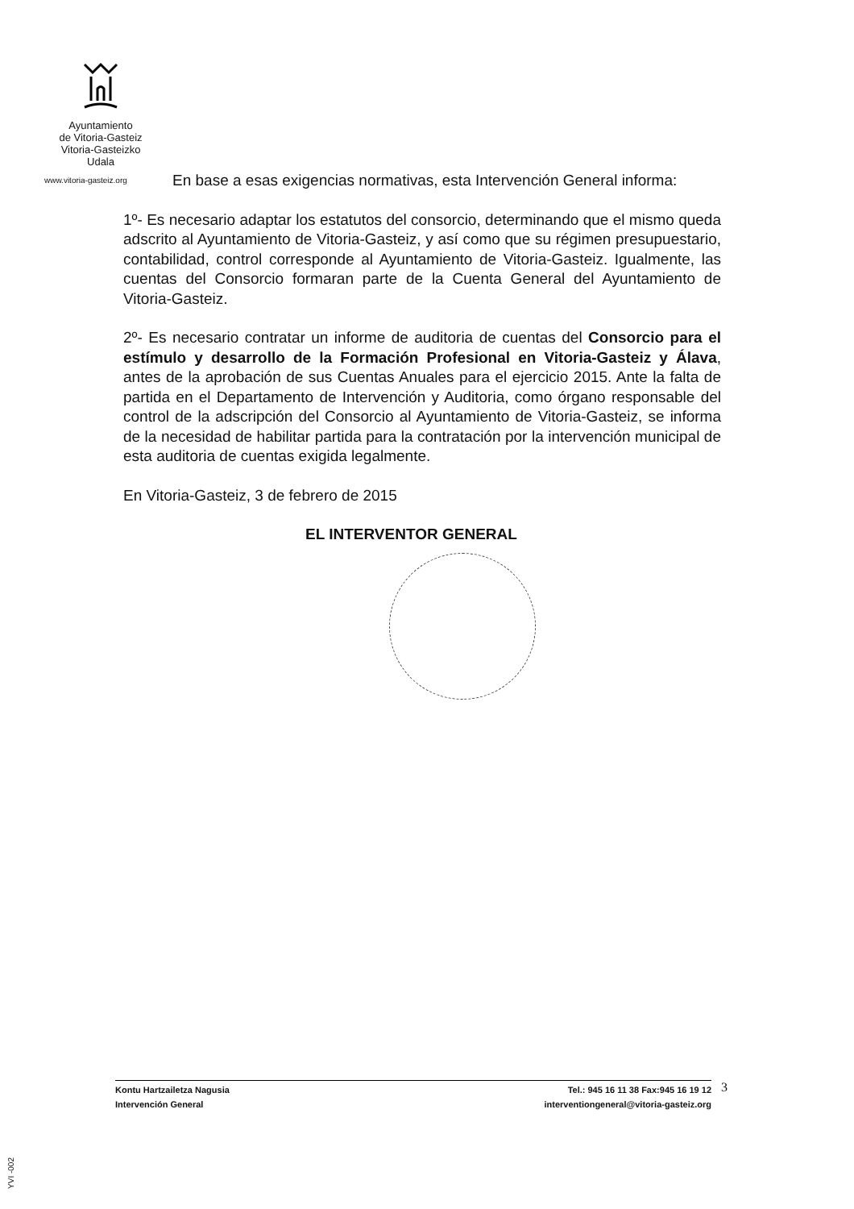Ayuntamiento
de Vitoria-Gasteiz
Vitoria-Gasteizko
Udala
www.vitoria-gasteiz.org
En base a esas exigencias normativas, esta Intervención General informa:
1º- Es necesario adaptar los estatutos del consorcio, determinando que el mismo queda adscrito al Ayuntamiento de Vitoria-Gasteiz, y así como que su régimen presupuestario, contabilidad, control corresponde al Ayuntamiento de Vitoria-Gasteiz. Igualmente, las cuentas del Consorcio formaran parte de la Cuenta General del Ayuntamiento de Vitoria-Gasteiz.
2º- Es necesario contratar un informe de auditoria de cuentas del Consorcio para el estímulo y desarrollo de la Formación Profesional en Vitoria-Gasteiz y Álava, antes de la aprobación de sus Cuentas Anuales para el ejercicio 2015. Ante la falta de partida en el Departamento de Intervención y Auditoria, como órgano responsable del control de la adscripción del Consorcio al Ayuntamiento de Vitoria-Gasteiz, se informa de la necesidad de habilitar partida para la contratación por la intervención municipal de esta auditoria de cuentas exigida legalmente.
En Vitoria-Gasteiz, 3 de febrero de 2015
EL INTERVENTOR GENERAL
Kontu Hartzailetza Nagusia
Intervención General
Tel.: 945 16 11 38 Fax:945 16 19 12
interventiongeneral@vitoria-gasteiz.org
3
YVI -002